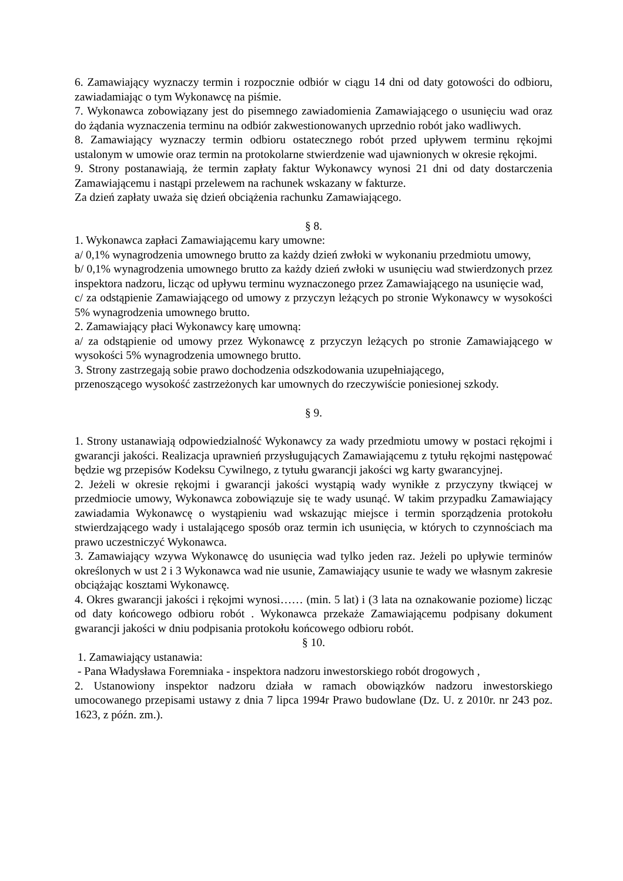6. Zamawiający wyznaczy termin i rozpocznie odbiór w ciągu 14 dni od daty gotowości do odbioru, zawiadamiając o tym Wykonawcę na piśmie.
7. Wykonawca zobowiązany jest do pisemnego zawiadomienia Zamawiającego o usunięciu wad oraz do żądania wyznaczenia terminu na odbiór zakwestionowanych uprzednio robót jako wadliwych.
8. Zamawiający wyznaczy termin odbioru ostatecznego robót przed upływem terminu rękojmi ustalonym w umowie oraz termin na protokolarne stwierdzenie wad ujawnionych w okresie rękojmi.
9. Strony postanawiają, że termin zapłaty faktur Wykonawcy wynosi 21 dni od daty dostarczenia Zamawiającemu i nastąpi przelewem na rachunek wskazany w fakturze.
Za dzień zapłaty uważa się dzień obciążenia rachunku Zamawiającego.
§ 8.
1. Wykonawca zapłaci Zamawiającemu kary umowne:
a/ 0,1% wynagrodzenia umownego brutto za każdy dzień zwłoki w wykonaniu przedmiotu umowy,
b/ 0,1% wynagrodzenia umownego brutto za każdy dzień zwłoki w usunięciu wad stwierdzonych przez inspektora nadzoru, licząc od upływu terminu wyznaczonego przez Zamawiającego na usunięcie wad,
c/ za odstąpienie Zamawiającego od umowy z przyczyn leżących po stronie Wykonawcy w wysokości 5% wynagrodzenia umownego brutto.
2. Zamawiający płaci Wykonawcy karę umowną:
a/ za odstąpienie od umowy przez Wykonawcę z przyczyn leżących po stronie Zamawiającego w wysokości 5% wynagrodzenia umownego brutto.
3. Strony zastrzegają sobie prawo dochodzenia odszkodowania uzupełniającego,
przenoszącego wysokość zastrzeżonych kar umownych do rzeczywiście poniesionej szkody.
§ 9.
1. Strony ustanawiają odpowiedzialność Wykonawcy za wady przedmiotu umowy w postaci rękojmi i gwarancji jakości. Realizacja uprawnień przysługujących Zamawiającemu z tytułu rękojmi następować będzie wg przepisów Kodeksu Cywilnego, z tytułu gwarancji jakości wg karty gwarancyjnej.
2. Jeżeli w okresie rękojmi i gwarancji jakości wystąpią wady wynikłe z przyczyny tkwiącej w przedmiocie umowy, Wykonawca zobowiązuje się te wady usunąć. W takim przypadku Zamawiający zawiadamia Wykonawcę o wystąpieniu wad wskazując miejsce i termin sporządzenia protokołu stwierdzającego wady i ustalającego sposób oraz termin ich usunięcia, w których to czynnościach ma prawo uczestniczyć Wykonawca.
3. Zamawiający wzywa Wykonawcę do usunięcia wad tylko jeden raz. Jeżeli po upływie terminów określonych w ust 2 i 3 Wykonawca wad nie usunie, Zamawiający usunie te wady we własnym zakresie obciążając kosztami Wykonawcę.
4. Okres gwarancji jakości i rękojmi wynosi…… (min. 5 lat) i (3 lata na oznakowanie poziome) licząc od daty końcowego odbioru robót . Wykonawca przekaże Zamawiającemu podpisany dokument gwarancji jakości w dniu podpisania protokołu końcowego odbioru robót.
§ 10.
1. Zamawiający ustanawia:
- Pana Władysława Foremniaka - inspektora nadzoru inwestorskiego robót drogowych ,
2. Ustanowiony inspektor nadzoru działa w ramach obowiązków nadzoru inwestorskiego umocowanego przepisami ustawy z dnia 7 lipca 1994r Prawo budowlane (Dz. U. z 2010r. nr 243 poz. 1623, z późn. zm.).